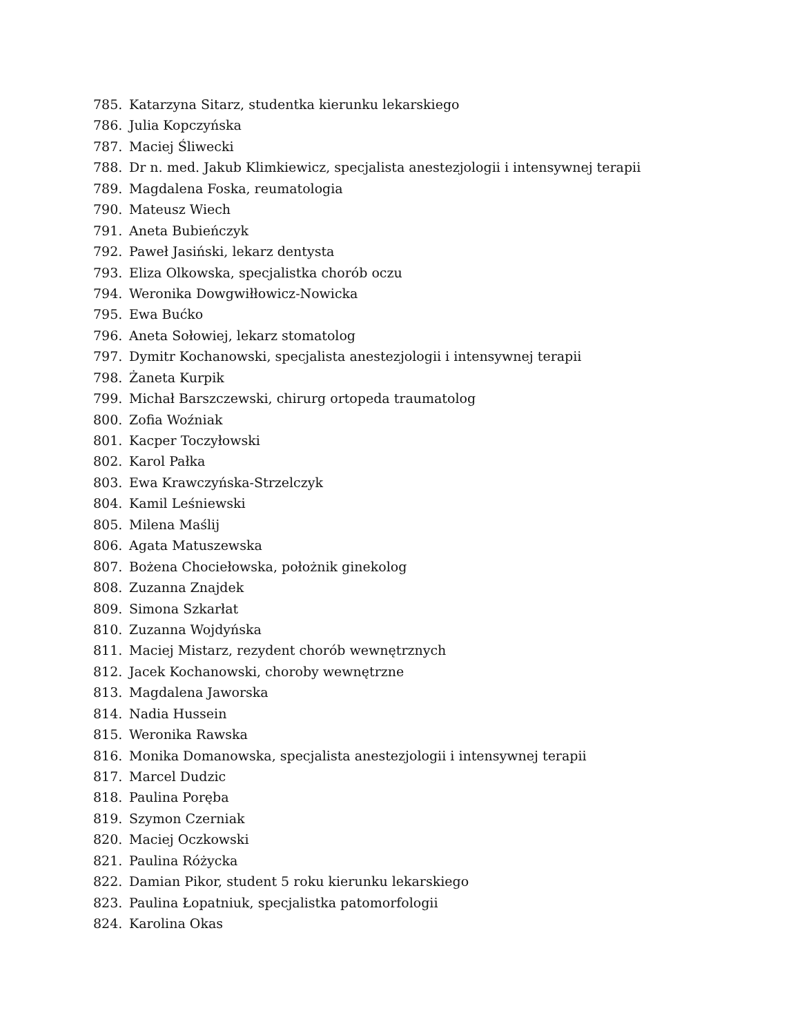785. Katarzyna Sitarz, studentka kierunku lekarskiego
786. Julia Kopczyńska
787. Maciej Śliwecki
788. Dr n. med. Jakub Klimkiewicz, specjalista anestezjologii i intensywnej terapii
789. Magdalena Foska, reumatologia
790. Mateusz Wiech
791. Aneta Bubieńczyk
792. Paweł Jasiński, lekarz dentysta
793. Eliza Olkowska, specjalistka chorób oczu
794. Weronika Dowgwiłłowicz-Nowicka
795. Ewa Bućko
796. Aneta Sołowiej, lekarz stomatolog
797. Dymitr Kochanowski, specjalista anestezjologii i intensywnej terapii
798. Żaneta Kurpik
799. Michał Barszczewski, chirurg ortopeda traumatolog
800. Zofia Woźniak
801. Kacper Toczyłowski
802. Karol Pałka
803. Ewa Krawczyńska-Strzelczyk
804. Kamil Leśniewski
805. Milena Maślij
806. Agata Matuszewska
807. Bożena Chociełowska, położnik ginekolog
808. Zuzanna Znajdek
809. Simona Szkarłat
810. Zuzanna Wojdyńska
811. Maciej Mistarz, rezydent chorób wewnętrznych
812. Jacek Kochanowski, choroby wewnętrzne
813. Magdalena Jaworska
814. Nadia Hussein
815. Weronika Rawska
816. Monika Domanowska, specjalista anestezjologii i intensywnej terapii
817. Marcel Dudzic
818. Paulina Poręba
819. Szymon Czerniak
820. Maciej Oczkowski
821. Paulina Różycka
822. Damian Pikor, student 5 roku kierunku lekarskiego
823. Paulina Łopatniuk, specjalistka patomorfologii
824. Karolina Okas